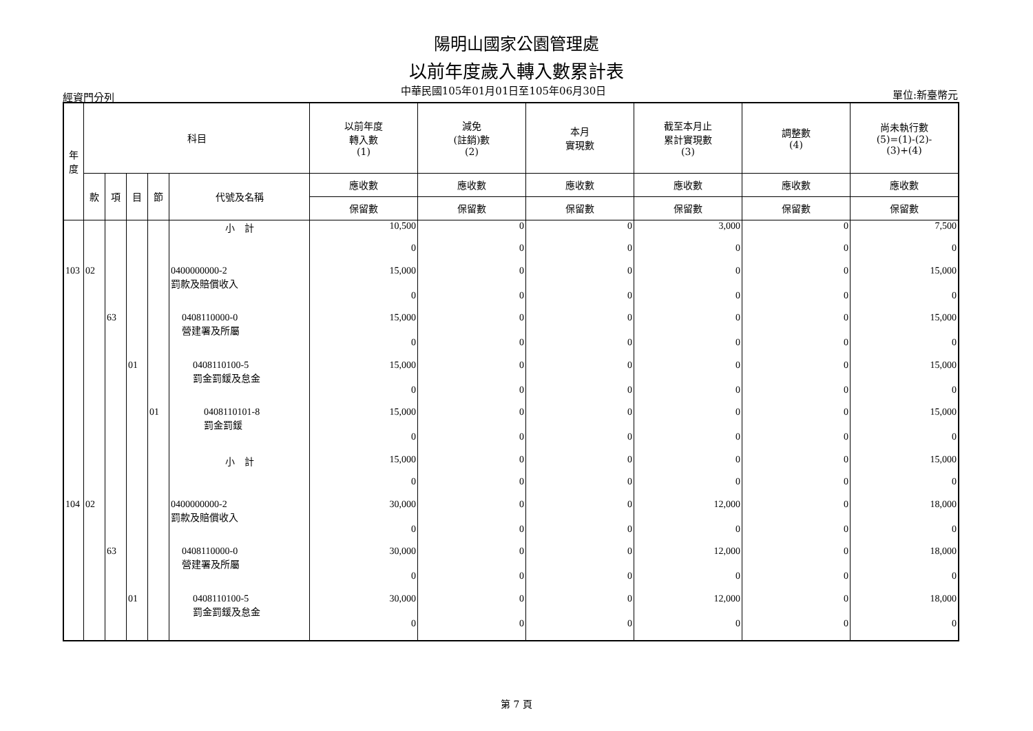陽明山國家公園管理處
以前年度歲入轉入數累計表
經資門分列 中華民國105年01月01日至105年06月30日 單位:新臺幣元
| 年 度 | 科目 | | | | | 以前年度 轉入數 (1) | 減免 (註銷)數 (2) | 本月 實現數 | 截至本月止 累計實現數 (3) | 調整數 (4) | 尚未執行數 (5)=(1)-(2)- (3)+(4) |
| --- | --- | --- | --- | --- | --- | --- | --- | --- | --- | --- | --- |
| | 款 | 項 | 目 | 節 | 代號及名稱 | 應收數 | 應收數 | 應收數 | 應收數 | 應收數 | 應收數 |
| | | | | | | 保留數 | 保留數 | 保留數 | 保留數 | 保留數 | 保留數 |
| | | | | | 小 計 | 10,500 | 0 | 0 | 3,000 | 0 | 7,500 |
| | | | | | | 0 | 0 | 0 | 0 | 0 | 0 |
| 103 | 02 | | | | 0400000000-2 罰款及賠償收入 | 15,000 | 0 | 0 | 0 | 0 | 15,000 |
| | | | | | | 0 | 0 | 0 | 0 | 0 | 0 |
| | | 63 | | | 0408110000-0 營建署及所屬 | 15,000 | 0 | 0 | 0 | 0 | 15,000 |
| | | | | | | 0 | 0 | 0 | 0 | 0 | 0 |
| | | | 01 | | 0408110100-5 罰金罰鍰及怠金 | 15,000 | 0 | 0 | 0 | 0 | 15,000 |
| | | | | | | 0 | 0 | 0 | 0 | 0 | 0 |
| | | | | 01 | 0408110101-8 罰金罰鍰 | 15,000 | 0 | 0 | 0 | 0 | 15,000 |
| | | | | | | 0 | 0 | 0 | 0 | 0 | 0 |
| | | | | | 小 計 | 15,000 | 0 | 0 | 0 | 0 | 15,000 |
| | | | | | | 0 | 0 | 0 | 0 | 0 | 0 |
| 104 | 02 | | | | 0400000000-2 罰款及賠償收入 | 30,000 | 0 | 0 | 12,000 | 0 | 18,000 |
| | | | | | | 0 | 0 | 0 | 0 | 0 | 0 |
| | | 63 | | | 0408110000-0 營建署及所屬 | 30,000 | 0 | 0 | 12,000 | 0 | 18,000 |
| | | | | | | 0 | 0 | 0 | 0 | 0 | 0 |
| | | | 01 | | 0408110100-5 罰金罰鍰及怠金 | 30,000 | 0 | 0 | 12,000 | 0 | 18,000 |
| | | | | | | 0 | 0 | 0 | 0 | 0 | 0 |
第 7 頁